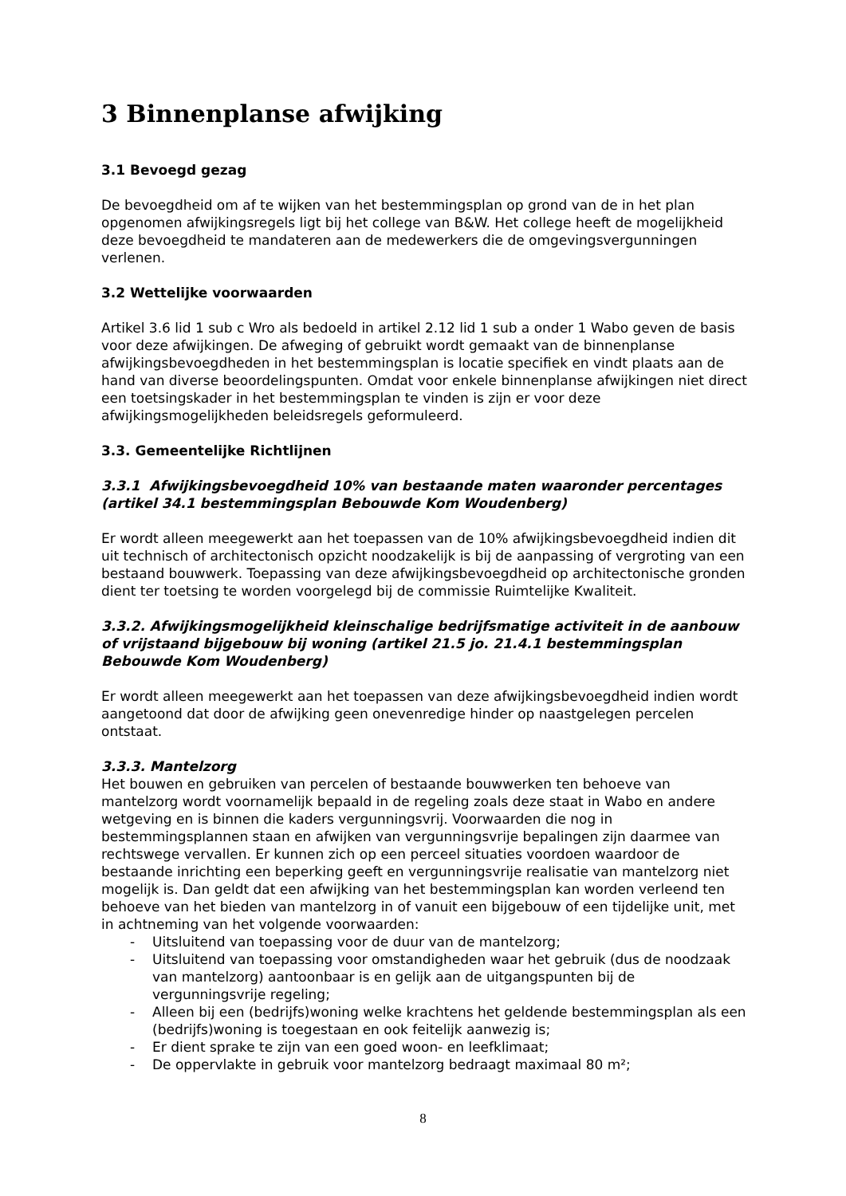3 Binnenplanse afwijking
3.1 Bevoegd gezag
De bevoegdheid om af te wijken van het bestemmingsplan op grond van de in het plan opgenomen afwijkingsregels ligt bij het college van B&W. Het college heeft de mogelijkheid deze bevoegdheid te mandateren aan de medewerkers die de omgevingsvergunningen verlenen.
3.2 Wettelijke voorwaarden
Artikel 3.6 lid 1 sub c Wro als bedoeld in artikel 2.12 lid 1 sub a onder 1 Wabo geven de basis voor deze afwijkingen. De afweging of gebruikt wordt gemaakt van de binnenplanse afwijkingsbevoegdheden in het bestemmingsplan is locatie specifiek en vindt plaats aan de hand van diverse beoordelingspunten. Omdat voor enkele binnenplanse afwijkingen niet direct een toetsingskader in het bestemmingsplan te vinden is zijn er voor deze afwijkingsmogelijkheden beleidsregels geformuleerd.
3.3. Gemeentelijke Richtlijnen
3.3.1 Afwijkingsbevoegdheid 10% van bestaande maten waaronder percentages (artikel 34.1 bestemmingsplan Bebouwde Kom Woudenberg)
Er wordt alleen meegewerkt aan het toepassen van de 10% afwijkingsbevoegdheid indien dit uit technisch of architectonisch opzicht noodzakelijk is bij de aanpassing of vergroting van een bestaand bouwwerk. Toepassing van deze afwijkingsbevoegdheid op architectonische gronden dient ter toetsing te worden voorgelegd bij de commissie Ruimtelijke Kwaliteit.
3.3.2. Afwijkingsmogelijkheid kleinschalige bedrijfsmatige activiteit in de aanbouw of vrijstaand bijgebouw bij woning (artikel 21.5 jo. 21.4.1 bestemmingsplan Bebouwde Kom Woudenberg)
Er wordt alleen meegewerkt aan het toepassen van deze afwijkingsbevoegdheid indien wordt aangetoond dat door de afwijking geen onevenredige hinder op naastgelegen percelen ontstaat.
3.3.3. Mantelzorg
Het bouwen en gebruiken van percelen of bestaande bouwwerken ten behoeve van mantelzorg wordt voornamelijk bepaald in de regeling zoals deze staat in Wabo en andere wetgeving en is binnen die kaders vergunningsvrij. Voorwaarden die nog in bestemmingsplannen staan en afwijken van vergunningsvrije bepalingen zijn daarmee van rechtswege vervallen. Er kunnen zich op een perceel situaties voordoen waardoor de bestaande inrichting een beperking geeft en vergunningsvrije realisatie van mantelzorg niet mogelijk is. Dan geldt dat een afwijking van het bestemmingsplan kan worden verleend ten behoeve van het bieden van mantelzorg in of vanuit een bijgebouw of een tijdelijke unit, met in achtneming van het volgende voorwaarden:
- Uitsluitend van toepassing voor de duur van de mantelzorg;
- Uitsluitend van toepassing voor omstandigheden waar het gebruik (dus de noodzaak van mantelzorg) aantoonbaar is en gelijk aan de uitgangspunten bij de vergunningsvrije regeling;
- Alleen bij een (bedrijfs)woning welke krachtens het geldende bestemmingsplan als een (bedrijfs)woning is toegestaan en ook feitelijk aanwezig is;
- Er dient sprake te zijn van een goed woon- en leefklimaat;
- De oppervlakte in gebruik voor mantelzorg bedraagt maximaal 80 m²;
8